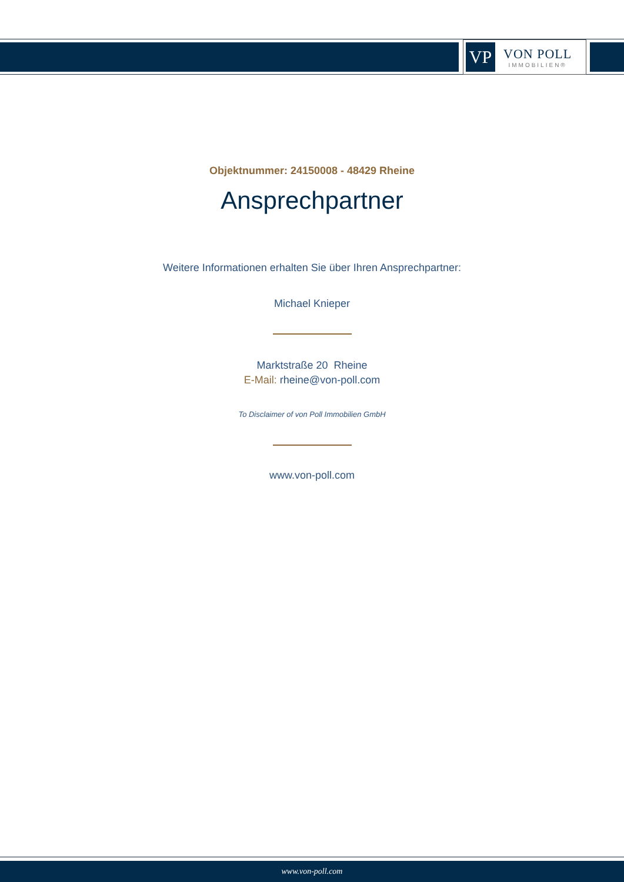VP
VON POLL
IMMOBILIEN®
Objektnummer: 24150008 - 48429 Rheine
Ansprechpartner
Weitere Informationen erhalten Sie über Ihren Ansprechpartner:
Michael Knieper
Marktstraße 20 Rheine
E-Mail: rheine@von-poll.com
To Disclaimer of von Poll Immobilien GmbH
www.von-poll.com
www.von-poll.com